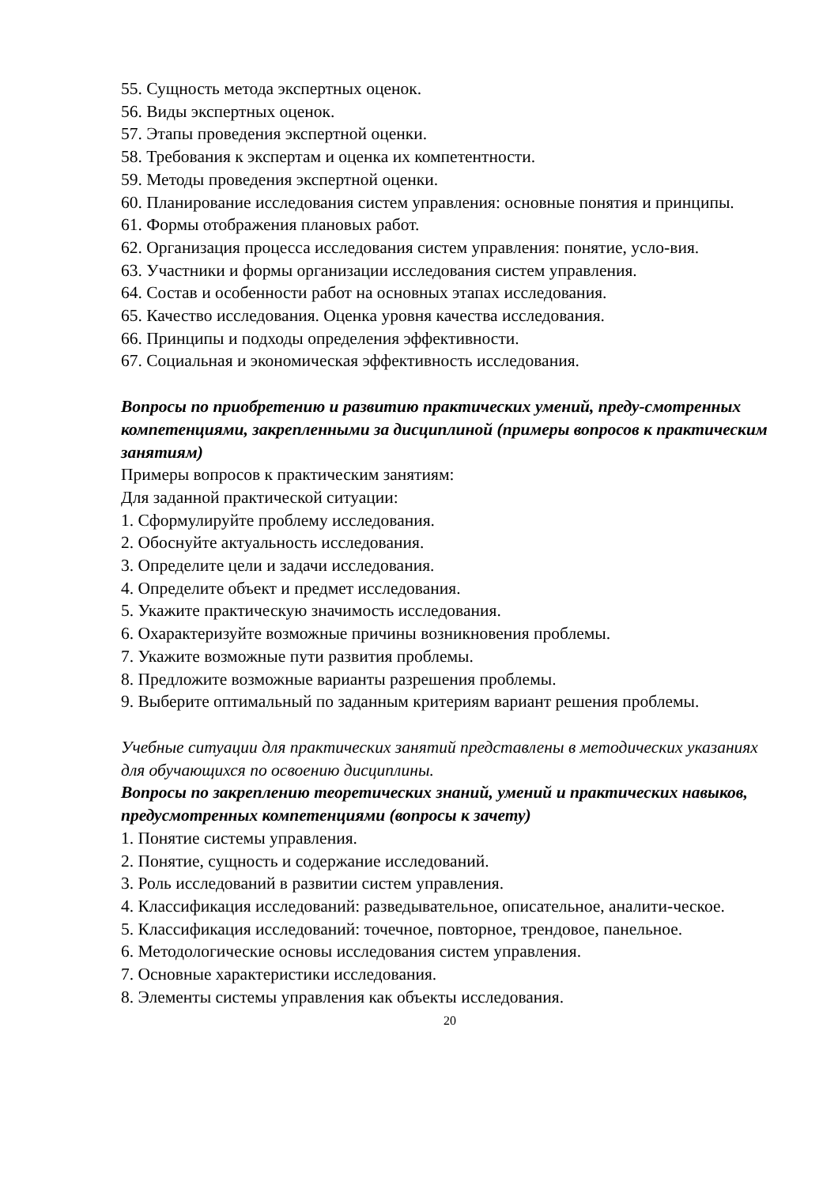55. Сущность метода экспертных оценок.
56. Виды экспертных оценок.
57. Этапы проведения экспертной оценки.
58. Требования к экспертам и оценка их компетентности.
59. Методы проведения экспертной оценки.
60. Планирование исследования систем управления: основные понятия и принципы.
61. Формы отображения плановых работ.
62. Организация процесса исследования систем управления: понятие, усло-вия.
63. Участники и формы организации исследования систем управления.
64. Состав и особенности работ на основных этапах исследования.
65. Качество исследования. Оценка уровня качества исследования.
66. Принципы и подходы определения эффективности.
67. Социальная и экономическая эффективность исследования.
Вопросы по приобретению и развитию практических умений, преду-смотренных компетенциями, закрепленными за дисциплиной (примеры вопросов к практическим занятиям)
Примеры вопросов к практическим занятиям:
Для заданной практической ситуации:
1. Сформулируйте проблему исследования.
2. Обоснуйте актуальность исследования.
3. Определите цели и задачи исследования.
4. Определите объект и предмет исследования.
5. Укажите практическую значимость исследования.
6. Охарактеризуйте возможные причины возникновения проблемы.
7. Укажите возможные пути развития проблемы.
8. Предложите возможные варианты разрешения проблемы.
9. Выберите оптимальный по заданным критериям вариант решения проблемы.
Учебные ситуации для практических занятий представлены в методических указаниях для обучающихся по освоению дисциплины.
Вопросы по закреплению теоретических знаний, умений и практических навыков, предусмотренных компетенциями (вопросы к зачету)
1. Понятие системы управления.
2. Понятие, сущность и содержание исследований.
3. Роль исследований в развитии систем управления.
4. Классификация исследований: разведывательное, описательное, аналити-ческое.
5. Классификация исследований: точечное, повторное, трендовое, панельное.
6. Методологические основы исследования систем управления.
7. Основные характеристики исследования.
8. Элементы системы управления как объекты исследования.
20